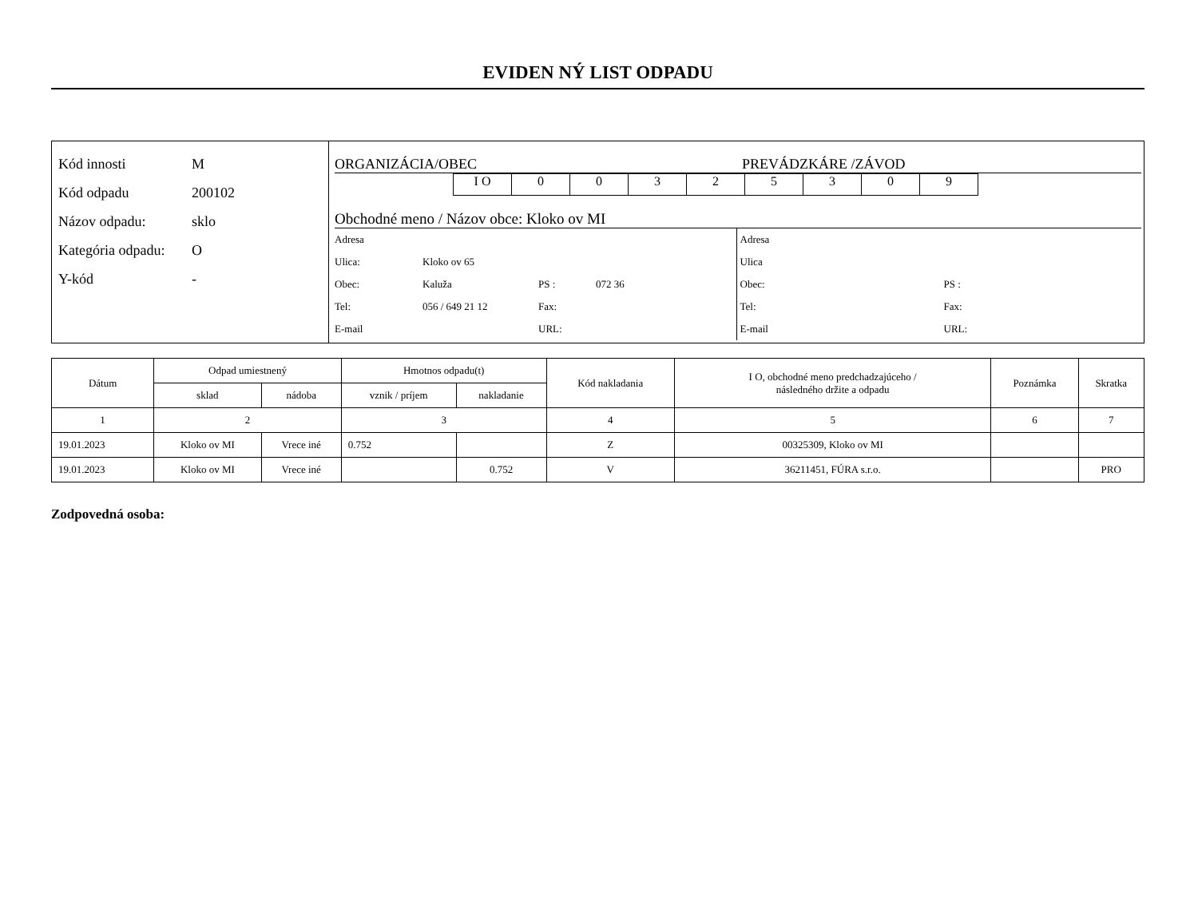EVIDEN NÝ LIST ODPADU
Kód innosti M
Kód odpadu 200102
Názov odpadu: sklo
Kategória odpadu: O
Y-kód -
ORGANIZÁCIA/OBEC PREVÁDZKÁRE /ZÁVOD
I O 0 0 3 2 5 3 0 9
Obchodné meno / Názov obce: Kloko ov MI
Adresa
Ulica: Kloko ov 65
Obec: Kaluža PS : 072 36
Tel: 056 / 649 21 12 Fax:
E-mail URL:
Adresa
Ulica
Obec: PS :
Tel: Fax:
E-mail URL:
| Dátum | Odpad umiestnený | | Hmotnos odpadu(t) | | Kód nakladania | I O, obchodné meno predchadzajúceho / následného držite a odpadu | Poznámka | Skratka |
| --- | --- | --- | --- | --- | --- | --- | --- | --- |
| | sklad | nádoba | vznik / príjem | nakladanie | | | | |
| 1 | 2 | | 3 | | 4 | 5 | 6 | 7 |
| 19.01.2023 | Kloko ov MI | Vrece iné | 0.752 | | Z | 00325309, Kloko ov MI | | |
| 19.01.2023 | Kloko ov MI | Vrece iné | | 0.752 | V | 36211451, FÚRA s.r.o. | | PRO |
Zodpovedná osoba: